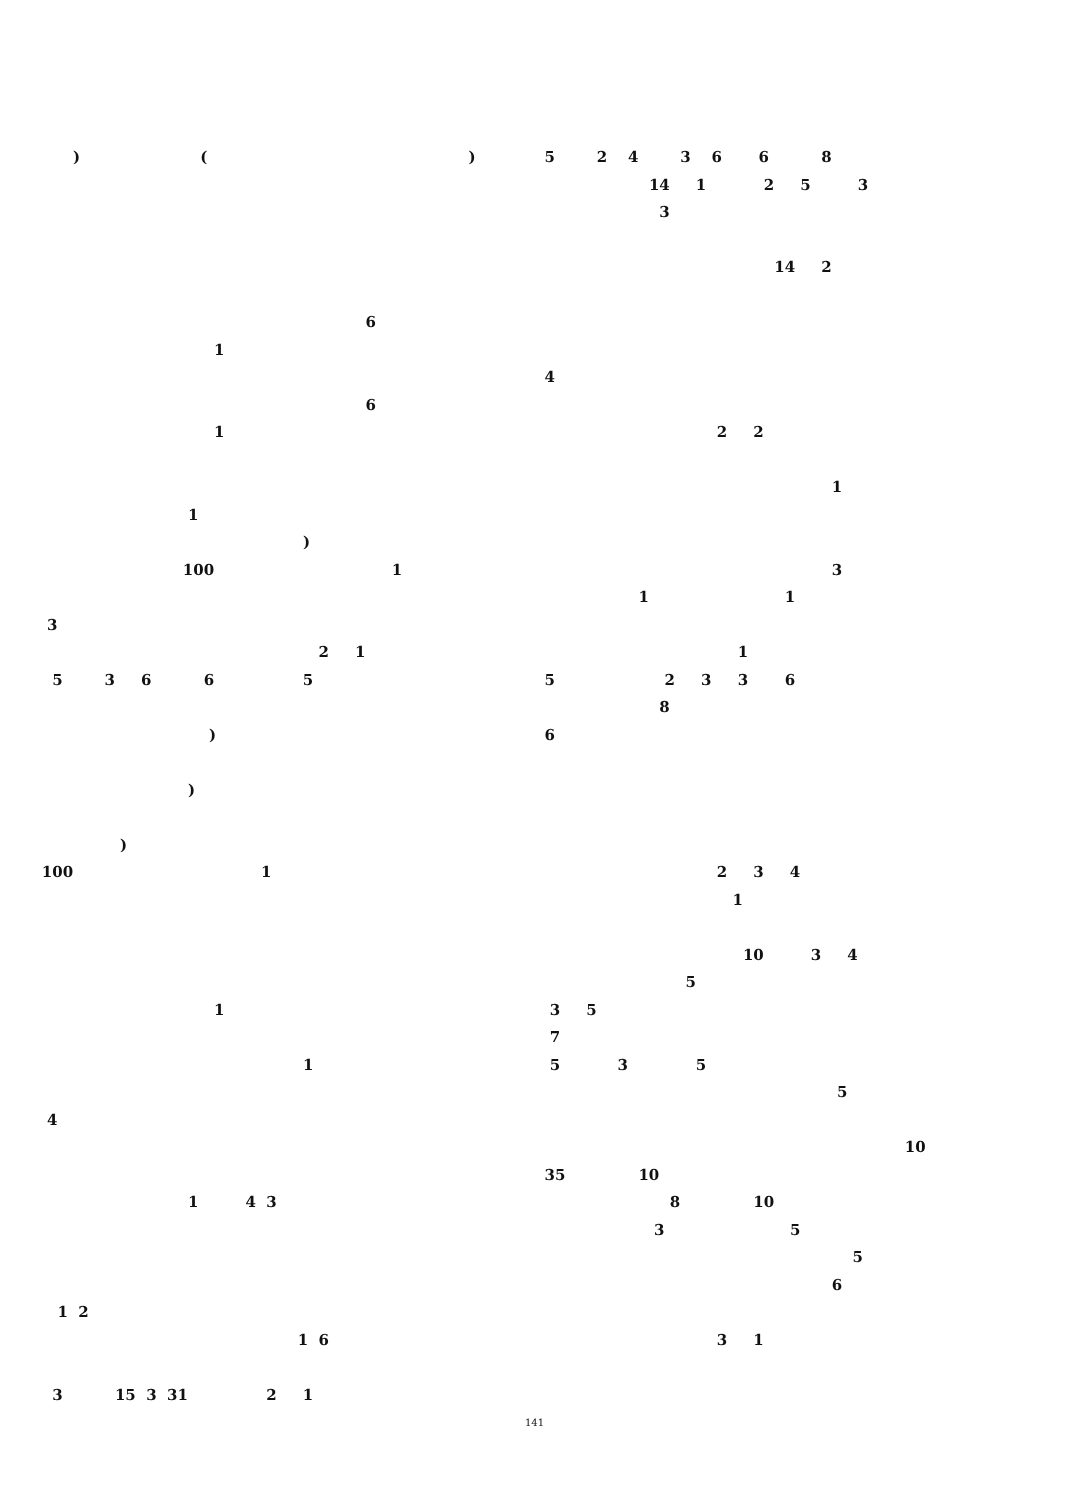) ( )
6
1
6
1
1
)
100 1
3
2 1
5 3 6 6 5
)
)
)
100 1
1
1
4
1 4 3
1 2
1 6
3 15 3 31 2 1
5 2 4 3 6 6 8
14 1 2 5 3
3
14 2
4
2 2
1
3
1 1
1
5 2 3 3 6
8
6
2 3 4
1
10 3 4
5
3 5
7
5 3 5
5
10
35 10
8 10
3 5
5
6
3 1
141